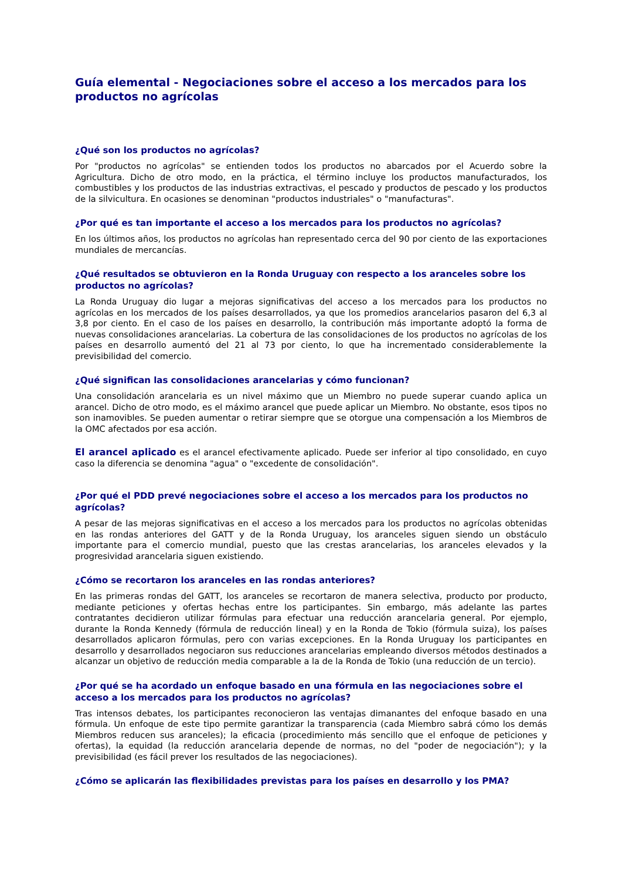Guía elemental - Negociaciones sobre el acceso a los mercados para los productos no agrícolas
¿Qué son los productos no agrícolas?
Por "productos no agrícolas" se entienden todos los productos no abarcados por el Acuerdo sobre la Agricultura. Dicho de otro modo, en la práctica, el término incluye los productos manufacturados, los combustibles y los productos de las industrias extractivas, el pescado y productos de pescado y los productos de la silvicultura. En ocasiones se denominan "productos industriales" o "manufacturas".
¿Por qué es tan importante el acceso a los mercados para los productos no agrícolas?
En los últimos años, los productos no agrícolas han representado cerca del 90 por ciento de las exportaciones mundiales de mercancías.
¿Qué resultados se obtuvieron en la Ronda Uruguay con respecto a los aranceles sobre los productos no agrícolas?
La Ronda Uruguay dio lugar a mejoras significativas del acceso a los mercados para los productos no agrícolas en los mercados de los países desarrollados, ya que los promedios arancelarios pasaron del 6,3 al 3,8 por ciento. En el caso de los países en desarrollo, la contribución más importante adoptó la forma de nuevas consolidaciones arancelarias. La cobertura de las consolidaciones de los productos no agrícolas de los países en desarrollo aumentó del 21 al 73 por ciento, lo que ha incrementado considerablemente la previsibilidad del comercio.
¿Qué significan las consolidaciones arancelarias y cómo funcionan?
Una consolidación arancelaria es un nivel máximo que un Miembro no puede superar cuando aplica un arancel. Dicho de otro modo, es el máximo arancel que puede aplicar un Miembro. No obstante, esos tipos no son inamovibles. Se pueden aumentar o retirar siempre que se otorgue una compensación a los Miembros de la OMC afectados por esa acción.
El arancel aplicado es el arancel efectivamente aplicado. Puede ser inferior al tipo consolidado, en cuyo caso la diferencia se denomina "agua" o "excedente de consolidación".
¿Por qué el PDD prevé negociaciones sobre el acceso a los mercados para los productos no agrícolas?
A pesar de las mejoras significativas en el acceso a los mercados para los productos no agrícolas obtenidas en las rondas anteriores del GATT y de la Ronda Uruguay, los aranceles siguen siendo un obstáculo importante para el comercio mundial, puesto que las crestas arancelarias, los aranceles elevados y la progresividad arancelaria siguen existiendo.
¿Cómo se recortaron los aranceles en las rondas anteriores?
En las primeras rondas del GATT, los aranceles se recortaron de manera selectiva, producto por producto, mediante peticiones y ofertas hechas entre los participantes. Sin embargo, más adelante las partes contratantes decidieron utilizar fórmulas para efectuar una reducción arancelaria general. Por ejemplo, durante la Ronda Kennedy (fórmula de reducción lineal) y en la Ronda de Tokio (fórmula suiza), los países desarrollados aplicaron fórmulas, pero con varias excepciones. En la Ronda Uruguay los participantes en desarrollo y desarrollados negociaron sus reducciones arancelarias empleando diversos métodos destinados a alcanzar un objetivo de reducción media comparable a la de la Ronda de Tokio (una reducción de un tercio).
¿Por qué se ha acordado un enfoque basado en una fórmula en las negociaciones sobre el acceso a los mercados para los productos no agrícolas?
Tras intensos debates, los participantes reconocieron las ventajas dimanantes del enfoque basado en una fórmula. Un enfoque de este tipo permite garantizar la transparencia (cada Miembro sabrá cómo los demás Miembros reducen sus aranceles); la eficacia (procedimiento más sencillo que el enfoque de peticiones y ofertas), la equidad (la reducción arancelaria depende de normas, no del "poder de negociación"); y la previsibilidad (es fácil prever los resultados de las negociaciones).
¿Cómo se aplicarán las flexibilidades previstas para los países en desarrollo y los PMA?